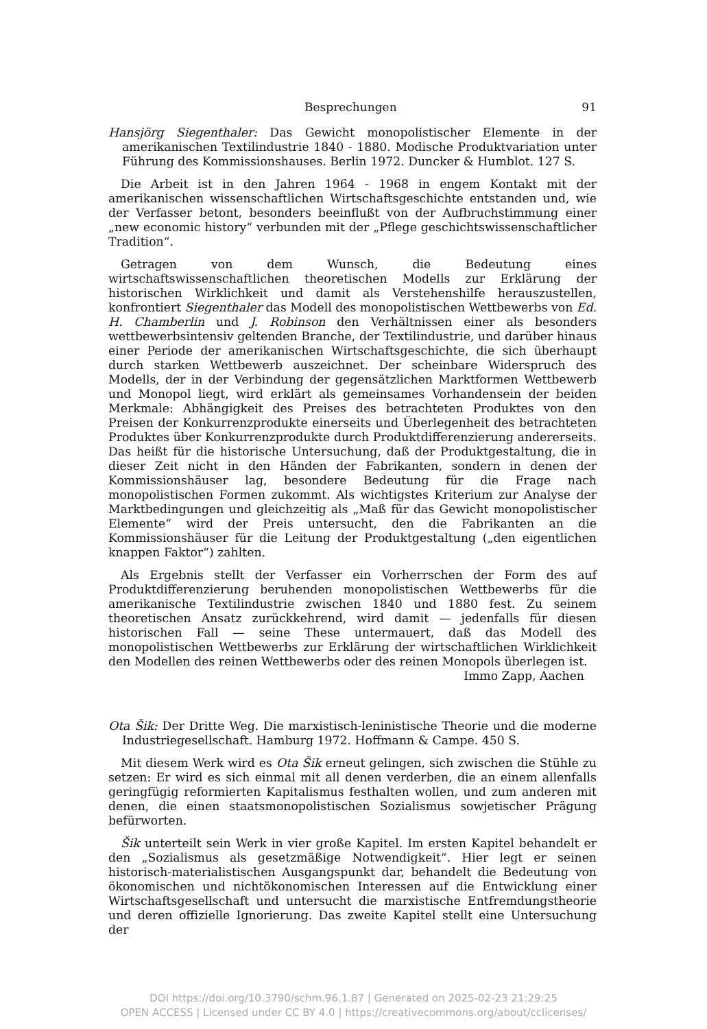Besprechungen 91
Hansjörg Siegenthaler: Das Gewicht monopolistischer Elemente in der amerikanischen Textilindustrie 1840 - 1880. Modische Produktvariation unter Führung des Kommissionshauses. Berlin 1972. Duncker & Humblot. 127 S.
Die Arbeit ist in den Jahren 1964 - 1968 in engem Kontakt mit der amerikanischen wissenschaftlichen Wirtschaftsgeschichte entstanden und, wie der Verfasser betont, besonders beeinflußt von der Aufbruchstimmung einer „new economic history“ verbunden mit der „Pflege geschichtswissenschaftlicher Tradition“.
Getragen von dem Wunsch, die Bedeutung eines wirtschaftswissenschaftlichen theoretischen Modells zur Erklärung der historischen Wirklichkeit und damit als Verstehenshilfe herauszustellen, konfrontiert Siegenthaler das Modell des monopolistischen Wettbewerbs von Ed. H. Chamberlin und J. Robinson den Verhältnissen einer als besonders wettbewerbsintensiv geltenden Branche, der Textilindustrie, und darüber hinaus einer Periode der amerikanischen Wirtschaftsgeschichte, die sich überhaupt durch starken Wettbewerb auszeichnet. Der scheinbare Widerspruch des Modells, der in der Verbindung der gegensätzlichen Marktformen Wettbewerb und Monopol liegt, wird erklärt als gemeinsames Vorhandensein der beiden Merkmale: Abhängigkeit des Preises des betrachteten Produktes von den Preisen der Konkurrenzprodukte einerseits und Überlegenheit des betrachteten Produktes über Konkurrenzprodukte durch Produktdifferenzierung andererseits. Das heißt für die historische Untersuchung, daß der Produktgestaltung, die in dieser Zeit nicht in den Händen der Fabrikanten, sondern in denen der Kommissionshäuser lag, besondere Bedeutung für die Frage nach monopolistischen Formen zukommt. Als wichtigstes Kriterium zur Analyse der Marktbedingungen und gleichzeitig als „Maß für das Gewicht monopolistischer Elemente“ wird der Preis untersucht, den die Fabrikanten an die Kommissionshäuser für die Leitung der Produktgestaltung („den eigentlichen knappen Faktor“) zahlten.
Als Ergebnis stellt der Verfasser ein Vorherrschen der Form des auf Produktdifferenzierung beruhenden monopolistischen Wettbewerbs für die amerikanische Textilindustrie zwischen 1840 und 1880 fest. Zu seinem theoretischen Ansatz zurückkehrend, wird damit — jedenfalls für diesen historischen Fall — seine These untermauert, daß das Modell des monopolistischen Wettbewerbs zur Erklärung der wirtschaftlichen Wirklichkeit den Modellen des reinen Wettbewerbs oder des reinen Monopols überlegen ist.
Immo Zapp, Aachen
Ota Šik: Der Dritte Weg. Die marxistisch-leninistische Theorie und die moderne Industriegesellschaft. Hamburg 1972. Hoffmann & Campe. 450 S.
Mit diesem Werk wird es Ota Šik erneut gelingen, sich zwischen die Stühle zu setzen: Er wird es sich einmal mit all denen verderben, die an einem allenfalls geringfügig reformierten Kapitalismus festhalten wollen, und zum anderen mit denen, die einen staatsmonopolistischen Sozialismus sowjetischer Prägung befürworten.
Šik unterteilt sein Werk in vier große Kapitel. Im ersten Kapitel behandelt er den „Sozialismus als gesetzmäßige Notwendigkeit“. Hier legt er seinen historisch-materialistischen Ausgangspunkt dar, behandelt die Bedeutung von ökonomischen und nichtökonomischen Interessen auf die Entwicklung einer Wirtschaftsgesellschaft und untersucht die marxistische Entfremdungstheorie und deren offizielle Ignorierung. Das zweite Kapitel stellt eine Untersuchung der
DOI https://doi.org/10.3790/schm.96.1.87 | Generated on 2025-02-23 21:29:25
OPEN ACCESS | Licensed under CC BY 4.0 | https://creativecommons.org/about/cclicenses/